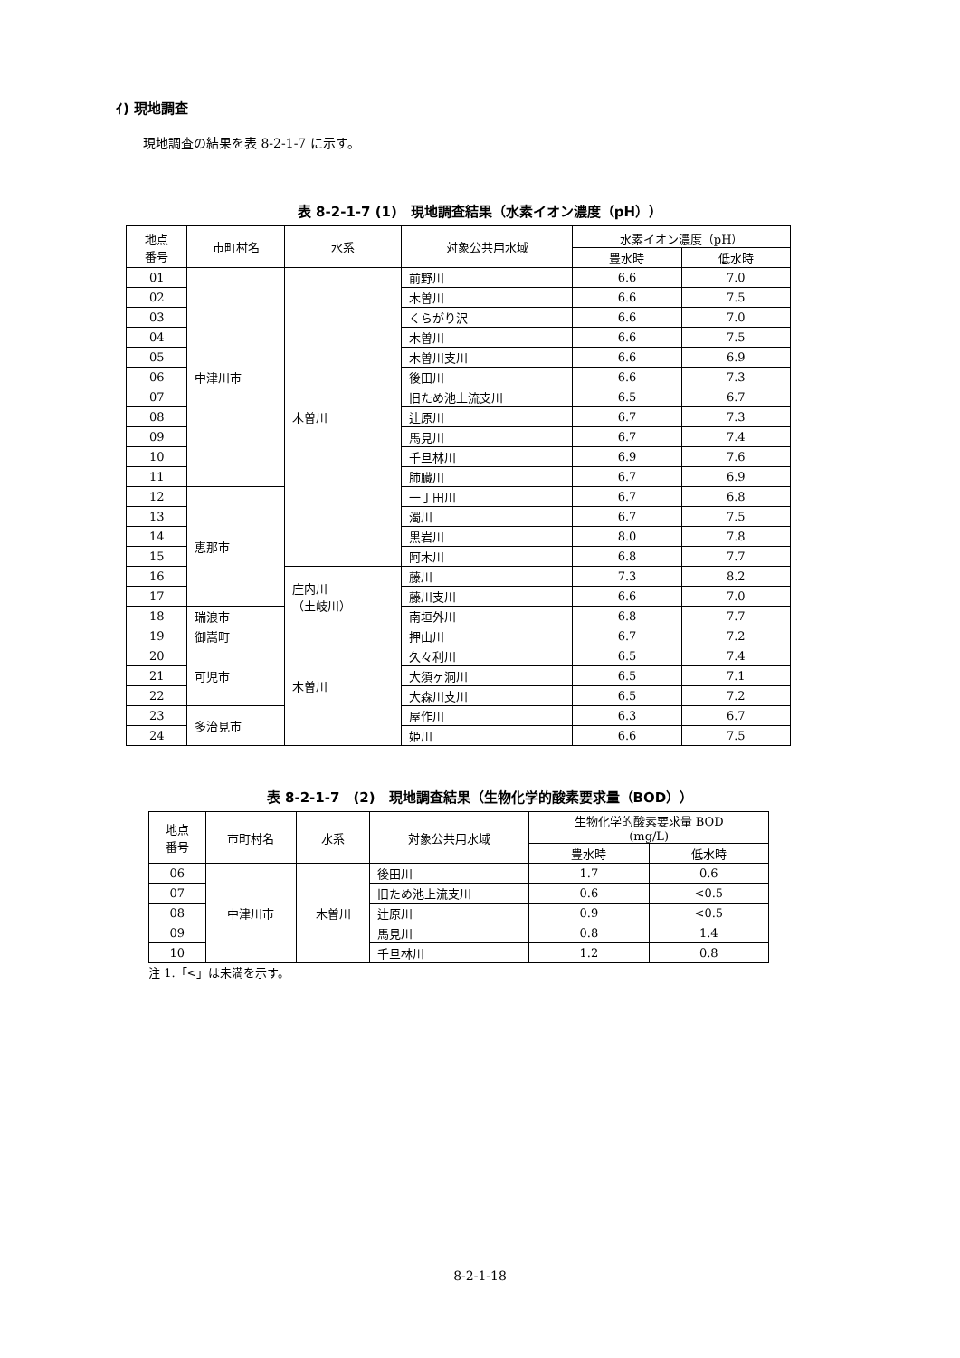ｲ) 現地調査
現地調査の結果を表 8-2-1-7 に示す。
表 8-2-1-7 (1)　現地調査結果（水素イオン濃度（pH））
| 地点 番号 | 市町村名 | 水系 | 対象公共用水域 | 水素イオン濃度（pH） | |
| --- | --- | --- | --- | --- | --- |
| | | | | 豊水時 | 低水時 |
| 01 | 中津川市 | 木曽川 | 前野川 | 6.6 | 7.0 |
| 02 | | | 木曽川 | 6.6 | 7.5 |
| 03 | | | くらがり沢 | 6.6 | 7.0 |
| 04 | | | 木曽川 | 6.6 | 7.5 |
| 05 | | | 木曽川支川 | 6.6 | 6.9 |
| 06 | | | 後田川 | 6.6 | 7.3 |
| 07 | | | 旧ため池上流支川 | 6.5 | 6.7 |
| 08 | | | 辻原川 | 6.7 | 7.3 |
| 09 | | | 馬見川 | 6.7 | 7.4 |
| 10 | | | 千旦林川 | 6.9 | 7.6 |
| 11 | | | 肺臓川 | 6.7 | 6.9 |
| 12 | 恵那市 | | 一丁田川 | 6.7 | 6.8 |
| 13 | | | 濁川 | 6.7 | 7.5 |
| 14 | | | 黒岩川 | 8.0 | 7.8 |
| 15 | | | 阿木川 | 6.8 | 7.7 |
| 16 | | 庄内川 （土岐川） | 藤川 | 7.3 | 8.2 |
| 17 | | | 藤川支川 | 6.6 | 7.0 |
| 18 | 瑞浪市 | | 南垣外川 | 6.8 | 7.7 |
| 19 | 御嵩町 | 木曽川 | 押山川 | 6.7 | 7.2 |
| 20 | 可児市 | | 久々利川 | 6.5 | 7.4 |
| 21 | | | 大須ヶ洞川 | 6.5 | 7.1 |
| 22 | | | 大森川支川 | 6.5 | 7.2 |
| 23 | 多治見市 | | 屋作川 | 6.3 | 6.7 |
| 24 | | | 姫川 | 6.6 | 7.5 |
表 8-2-1-7　(2)　現地調査結果（生物化学的酸素要求量（BOD））
| 地点 番号 | 市町村名 | 水系 | 対象公共用水域 | 生物化学的酸素要求量 BOD (mg/L) | |
| --- | --- | --- | --- | --- | --- |
| | | | | 豊水時 | 低水時 |
| 06 | 中津川市 | 木曽川 | 後田川 | 1.7 | 0.6 |
| 07 | | | 旧ため池上流支川 | 0.6 | <0.5 |
| 08 | | | 辻原川 | 0.9 | <0.5 |
| 09 | | | 馬見川 | 0.8 | 1.4 |
| 10 | | | 千旦林川 | 1.2 | 0.8 |
注 1.「<」は未満を示す。
8-2-1-18